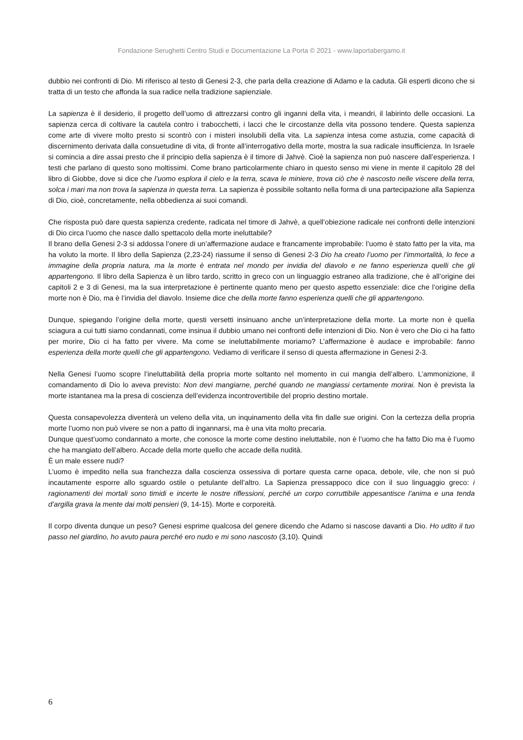Fondazione Serughetti Centro Studi e Documentazione La Porta © 2021 - www.laportabergamo.it
dubbio nei confronti di Dio. Mi riferisco al testo di Genesi 2-3, che parla della creazione di Adamo e la caduta. Gli esperti dicono che si tratta di un testo che affonda la sua radice nella tradizione sapienziale.
La sapienza è il desiderio, il progetto dell’uomo di attrezzarsi contro gli inganni della vita, i meandri, il labirinto delle occasioni. La sapienza cerca di coltivare la cautela contro i trabocchetti, i lacci che le circostanze della vita possono tendere. Questa sapienza come arte di vivere molto presto si scontrò con i misteri insolubili della vita. La sapienza intesa come astuzia, come capacità di discernimento derivata dalla consuetudine di vita, di fronte all’interrogativo della morte, mostra la sua radicale insufficienza. In Israele si comincia a dire assai presto che il principio della sapienza è il timore di Jahvè. Cioè la sapienza non può nascere dall’esperienza. I testi che parlano di questo sono moltissimi. Come brano particolarmente chiaro in questo senso mi viene in mente il capitolo 28 del libro di Giobbe, dove si dice che l’uomo esplora il cielo e la terra, scava le miniere, trova ciò che è nascosto nelle viscere della terra, solca i mari ma non trova la sapienza in questa terra. La sapienza è possibile soltanto nella forma di una partecipazione alla Sapienza di Dio, cioè, concretamente, nella obbedienza ai suoi comandi.
Che risposta può dare questa sapienza credente, radicata nel timore di Jahvè, a quell’obiezione radicale nei confronti delle intenzioni di Dio circa l’uomo che nasce dallo spettacolo della morte ineluttabile?
Il brano della Genesi 2-3 si addossa l’onere di un’affermazione audace e francamente improbabile: l’uomo è stato fatto per la vita, ma ha voluto la morte. Il libro della Sapienza (2,23-24) riassume il senso di Genesi 2-3 Dio ha creato l’uomo per l’immortalità, lo fece a immagine della propria natura, ma la morte è entrata nel mondo per invidia del diavolo e ne fanno esperienza quelli che gli appartengono. Il libro della Sapienza è un libro tardo, scritto in greco con un linguaggio estraneo alla tradizione, che è all’origine dei capitoli 2 e 3 di Genesi, ma la sua interpretazione è pertinente quanto meno per questo aspetto essenziale: dice che l’origine della morte non è Dio, ma è l’invidia del diavolo. Insieme dice che della morte fanno esperienza quelli che gli appartengono.
Dunque, spiegando l’origine della morte, questi versetti insinuano anche un’interpretazione della morte. La morte non è quella sciagura a cui tutti siamo condannati, come insinua il dubbio umano nei confronti delle intenzioni di Dio. Non è vero che Dio ci ha fatto per morire, Dio ci ha fatto per vivere. Ma come se ineluttabilmente moriamo? L’affermazione è audace e improbabile: fanno esperienza della morte quelli che gli appartengono. Vediamo di verificare il senso di questa affermazione in Genesi 2-3.
Nella Genesi l’uomo scopre l’ineluttabilità della propria morte soltanto nel momento in cui mangia dell’albero. L’ammonizione, il comandamento di Dio lo aveva previsto: Non devi mangiarne, perché quando ne mangiassi certamente morirai. Non è prevista la morte istantanea ma la presa di coscienza dell’evidenza incontrovertibile del proprio destino mortale.
Questa consapevolezza diventerà un veleno della vita, un inquinamento della vita fin dalle sue origini. Con la certezza della propria morte l’uomo non può vivere se non a patto di ingannarsi, ma è una vita molto precaria.
Dunque quest’uomo condannato a morte, che conosce la morte come destino ineluttabile, non è l’uomo che ha fatto Dio ma è l’uomo che ha mangiato dell’albero. Accade della morte quello che accade della nudità.
È un male essere nudi?
L’uomo è impedito nella sua franchezza dalla coscienza ossessiva di portare questa carne opaca, debole, vile, che non si può incautamente esporre allo sguardo ostile o petulante dell’altro. La Sapienza pressappoco dice con il suo linguaggio greco: i ragionamenti dei mortali sono timidi e incerte le nostre riflessioni, perché un corpo corruttibile appesantisce l’anima e una tenda d’argilla grava la mente dai molti pensieri (9, 14-15). Morte e corporeità.
Il corpo diventa dunque un peso? Genesi esprime qualcosa del genere dicendo che Adamo si nascose davanti a Dio. Ho udito il tuo passo nel giardino, ho avuto paura perché ero nudo e mi sono nascosto (3,10). Quindi
6